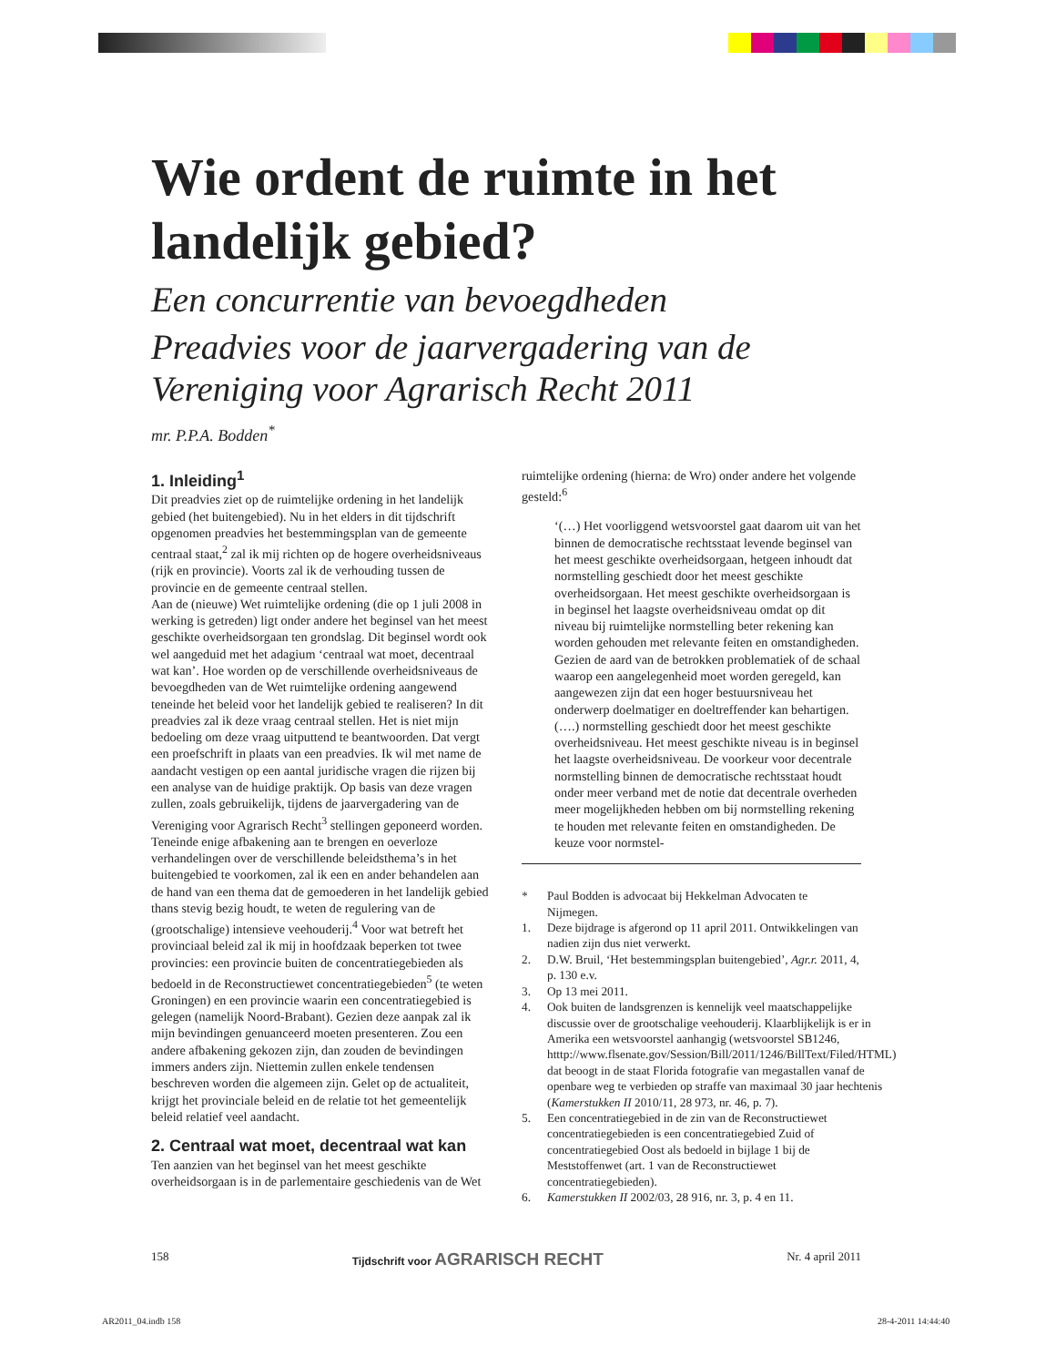Wie ordent de ruimte in het landelijk gebied?
Een concurrentie van bevoegdheden
Preadvies voor de jaarvergadering van de Vereniging voor Agrarisch Recht 2011
mr. P.P.A. Bodden<sup>*</sup>
1. Inleiding<sup>1</sup>
Dit preadvies ziet op de ruimtelijke ordening in het landelijk gebied (het buitengebied). Nu in het elders in dit tijdschrift opgenomen preadvies het bestemmingsplan van de gemeente centraal staat,<sup>2</sup> zal ik mij richten op de hogere overheidsniveaus (rijk en provincie). Voorts zal ik de verhouding tussen de provincie en de gemeente centraal stellen.
Aan de (nieuwe) Wet ruimtelijke ordening (die op 1 juli 2008 in werking is getreden) ligt onder andere het beginsel van het meest geschikte overheidsorgaan ten grondslag. Dit beginsel wordt ook wel aangeduid met het adagium ‘centraal wat moet, decentraal wat kan’. Hoe worden op de verschillende overheidsniveaus de bevoegdheden van de Wet ruimtelijke ordening aangewend teneinde het beleid voor het landelijk gebied te realiseren? In dit preadvies zal ik deze vraag centraal stellen. Het is niet mijn bedoeling om deze vraag uitputtend te beantwoorden. Dat vergt een proefschrift in plaats van een preadvies. Ik wil met name de aandacht vestigen op een aantal juridische vragen die rijzen bij een analyse van de huidige praktijk. Op basis van deze vragen zullen, zoals gebruikelijk, tijdens de jaarvergadering van de Vereniging voor Agrarisch Recht<sup>3</sup> stellingen geponeerd worden.
Teneinde enige afbakening aan te brengen en oeverloze verhandelingen over de verschillende beleidsthema’s in het buitengebied te voorkomen, zal ik een en ander behandelen aan de hand van een thema dat de gemoederen in het landelijk gebied thans stevig bezig houdt, te weten de regulering van de (grootschalige) intensieve veehouderij.<sup>4</sup> Voor wat betreft het provinciaal beleid zal ik mij in hoofdzaak beperken tot twee provincies: een provincie buiten de concentratiegebieden als bedoeld in de Reconstructiewet concentratiegebieden<sup>5</sup> (te weten Groningen) en een provincie waarin een concentratiegebied is gelegen (namelijk Noord-Brabant). Gezien deze aanpak zal ik mijn bevindingen genuanceerd moeten presenteren. Zou een andere afbakening gekozen zijn, dan zouden de bevindingen immers anders zijn. Niettemin zullen enkele tendensen beschreven worden die algemeen zijn. Gelet op de actualiteit, krijgt het provinciale beleid en de relatie tot het gemeentelijk beleid relatief veel aandacht.
2. Centraal wat moet, decentraal wat kan
Ten aanzien van het beginsel van het meest geschikte overheidsorgaan is in de parlementaire geschiedenis van de Wet
ruimtelijke ordening (hierna: de Wro) onder andere het volgende gesteld:<sup>6</sup>
‘(…) Het voorliggend wetsvoorstel gaat daarom uit van het binnen de democratische rechtsstaat levende beginsel van het meest geschikte overheidsorgaan, hetgeen inhoudt dat normstelling geschiedt door het meest geschikte overheidsorgaan. Het meest geschikte overheidsorgaan is in beginsel het laagste overheidsniveau omdat op dit niveau bij ruimtelijke normstelling beter rekening kan worden gehouden met relevante feiten en omstandigheden. Gezien de aard van de betrokken problematiek of de schaal waarop een aangelegenheid moet worden geregeld, kan aangewezen zijn dat een hoger bestuursniveau het onderwerp doelmatiger en doeltreffender kan behartigen. (….) normstelling geschiedt door het meest geschikte overheidsniveau. Het meest geschikte niveau is in beginsel het laagste overheidsniveau. De voorkeur voor decentrale normstelling binnen de democratische rechtsstaat houdt onder meer verband met de notie dat decentrale overheden meer mogelijkheden hebben om bij normstelling rekening te houden met relevante feiten en omstandigheden. De keuze voor normstel-
* Paul Bodden is advocaat bij Hekkelman Advocaten te Nijmegen.
1. Deze bijdrage is afgerond op 11 april 2011. Ontwikkelingen van nadien zijn dus niet verwerkt.
2. D.W. Bruil, ‘Het bestemmingsplan buitengebied’, Agr.r. 2011, 4, p. 130 e.v.
3. Op 13 mei 2011.
4. Ook buiten de landsgrenzen is kennelijk veel maatschappelijke discussie over de grootschalige veehouderij. Klaarblijkelijk is er in Amerika een wetsvoorstel aanhangig (wetsvoorstel SB1246, htttp://www.flsenate.gov/Session/Bill/2011/1246/BillText/Filed/HTML) dat beoogt in de staat Florida fotografie van megastallen vanaf de openbare weg te verbieden op straffe van maximaal 30 jaar hechtenis (Kamerstukken II 2010/11, 28 973, nr. 46, p. 7).
5. Een concentratiegebied in de zin van de Reconstructiewet concentratiegebieden is een concentratiegebied Zuid of concentratiegebied Oost als bedoeld in bijlage 1 bij de Meststoffenwet (art. 1 van de Reconstructiewet concentratiegebieden).
6. Kamerstukken II 2002/03, 28 916, nr. 3, p. 4 en 11.
158 Tijdschrift voor AGRARISCH RECHT Nr. 4 april 2011
AR2011_04.indb 158 28-4-2011 14:44:40